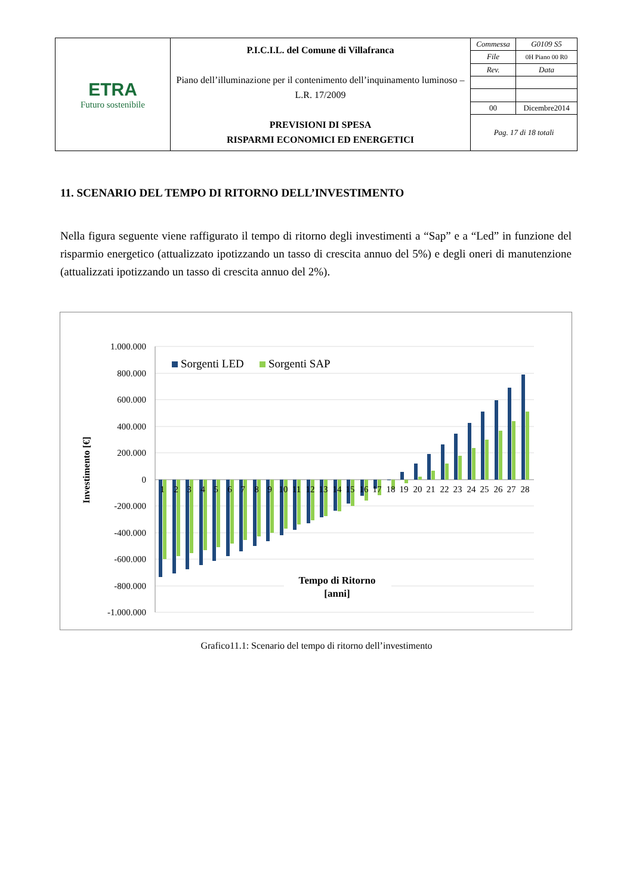| ETRA Futuro sostenibile | P.I.C.I.L. del Comune di Villafranca Piano dell’illuminazione per il contenimento dell’inquinamento luminoso – L.R. 17/2009 PREVISIONI DI SPESA RISPARMI ECONOMICI ED ENERGETICI | Commessa | G0109 S5 |
| | | File | 0H Piano 00 R0 |
| | | Rev. | Data |
| | | 00 | Dicembre2014 |
| | | Pag. 17 di 18 totali | |
11. SCENARIO DEL TEMPO DI RITORNO DELL’INVESTIMENTO
Nella figura seguente viene raffigurato il tempo di ritorno degli investimenti a “Sap” e a “Led” in funzione del risparmio energetico (attualizzato ipotizzando un tasso di crescita annuo del 5%) e degli oneri di manutenzione (attualizzati ipotizzando un tasso di crescita annuo del 2%).
1.000.000
800.000
600.000
400.000
200.000
0
-200.000
-400.000
-600.000
-800.000
-1.000.000
Investimento [€]
Sorgenti LED
Sorgenti SAP
1
2
3
4
5
6
7
8
9
10
11
12
13
14
15
16
17
18
19
20
21
22
23
24
25
26
27
28
Tempo di Ritorno
[anni]
Grafico11.1: Scenario del tempo di ritorno dell’investimento